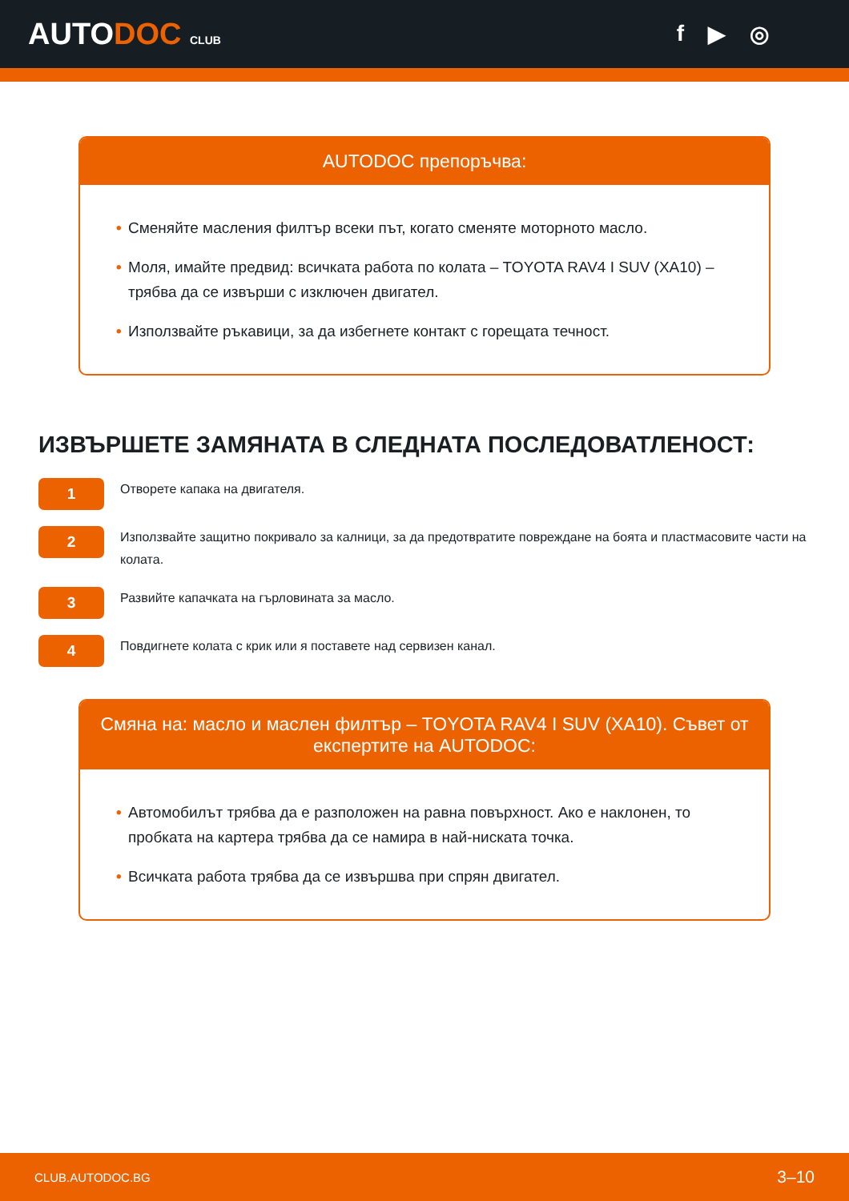AUTODOC CLUB
f ▶ ◎
AUTODOC препоръчва:
• Сменяйте масления филтър всеки път, когато сменяте моторното масло.
• Моля, имайте предвид: всичката работа по колата – TOYOTA RAV4 I SUV (XA10) – трябва да се извърши с изключен двигател.
• Използвайте ръкавици, за да избегнете контакт с горещата течност.
ИЗВЪРШЕТЕ ЗАМЯНАТА В СЛЕДНАТА ПОСЛЕДОВАТЛЕНОСТ:
1
Отворете капака на двигателя.
2
Използвайте защитно покривало за калници, за да предотвратите повреждане на боята и пластмасовите части на колата.
3
Развийте капачката на гърловината за масло.
4
Повдигнете колата с крик или я поставете над сервизен канал.
Смяна на: масло и маслен филтър – TOYOTA RAV4 I SUV (XA10). Съвет от експертите на AUTODOC:
• Автомобилът трябва да е разположен на равна повърхност. Ако е наклонен, то пробката на картера трябва да се намира в най-ниската точка.
• Всичката работа трябва да се извършва при спрян двигател.
CLUB.AUTODOC.BG 3–10